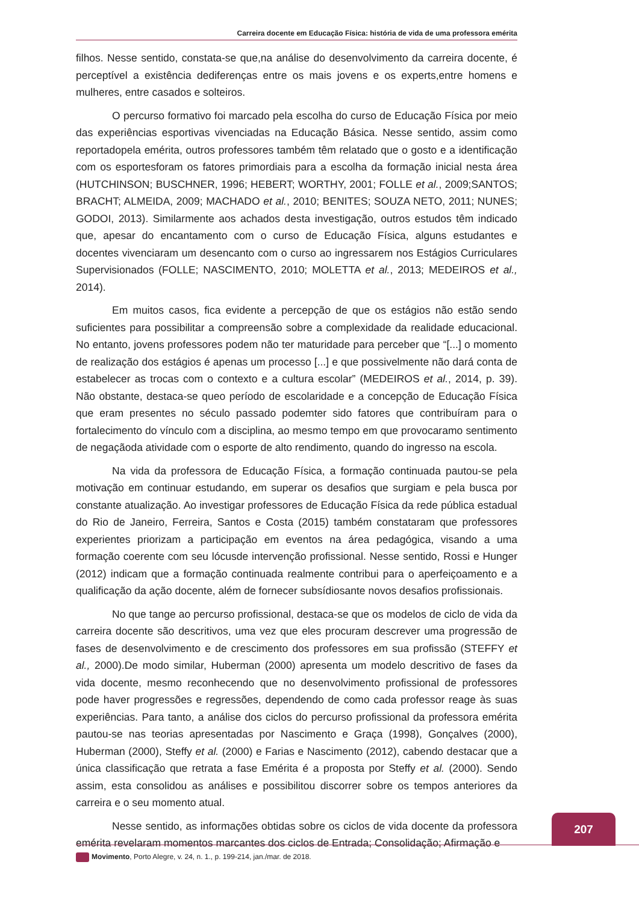Carreira docente em Educação Física: história de vida de uma professora emérita
filhos. Nesse sentido, constata-se que,na análise do desenvolvimento da carreira docente, é perceptível a existência dediferenças entre os mais jovens e os experts,entre homens e mulheres, entre casados e solteiros.
O percurso formativo foi marcado pela escolha do curso de Educação Física por meio das experiências esportivas vivenciadas na Educação Básica. Nesse sentido, assim como reportadopela emérita, outros professores também têm relatado que o gosto e a identificação com os esportesforam os fatores primordiais para a escolha da formação inicial nesta área (HUTCHINSON; BUSCHNER, 1996; HEBERT; WORTHY, 2001; FOLLE et al., 2009;SANTOS; BRACHT; ALMEIDA, 2009; MACHADO et al., 2010; BENITES; SOUZA NETO, 2011; NUNES; GODOI, 2013). Similarmente aos achados desta investigação, outros estudos têm indicado que, apesar do encantamento com o curso de Educação Física, alguns estudantes e docentes vivenciaram um desencanto com o curso ao ingressarem nos Estágios Curriculares Supervisionados (FOLLE; NASCIMENTO, 2010; MOLETTA et al., 2013; MEDEIROS et al., 2014).
Em muitos casos, fica evidente a percepção de que os estágios não estão sendo suficientes para possibilitar a compreensão sobre a complexidade da realidade educacional. No entanto, jovens professores podem não ter maturidade para perceber que “[...] o momento de realização dos estágios é apenas um processo [...] e que possivelmente não dará conta de estabelecer as trocas com o contexto e a cultura escolar” (MEDEIROS et al., 2014, p. 39). Não obstante, destaca-se queo período de escolaridade e a concepção de Educação Física que eram presentes no século passado podemter sido fatores que contribuíram para o fortalecimento do vínculo com a disciplina, ao mesmo tempo em que provocaramo sentimento de negaçãoda atividade com o esporte de alto rendimento, quando do ingresso na escola.
Na vida da professora de Educação Física, a formação continuada pautou-se pela motivação em continuar estudando, em superar os desafios que surgiam e pela busca por constante atualização. Ao investigar professores de Educação Física da rede pública estadual do Rio de Janeiro, Ferreira, Santos e Costa (2015) também constataram que professores experientes priorizam a participação em eventos na área pedagógica, visando a uma formação coerente com seu lócusde intervenção profissional. Nesse sentido, Rossi e Hunger (2012) indicam que a formação continuada realmente contribui para o aperfeiçoamento e a qualificação da ação docente, além de fornecer subsídiosante novos desafios profissionais.
No que tange ao percurso profissional, destaca-se que os modelos de ciclo de vida da carreira docente são descritivos, uma vez que eles procuram descrever uma progressão de fases de desenvolvimento e de crescimento dos professores em sua profissão (STEFFY et al., 2000).De modo similar, Huberman (2000) apresenta um modelo descritivo de fases da vida docente, mesmo reconhecendo que no desenvolvimento profissional de professores pode haver progressões e regressões, dependendo de como cada professor reage às suas experiências. Para tanto, a análise dos ciclos do percurso profissional da professora emérita pautou-se nas teorias apresentadas por Nascimento e Graça (1998), Gonçalves (2000), Huberman (2000), Steffy et al. (2000) e Farias e Nascimento (2012), cabendo destacar que a única classificação que retrata a fase Emérita é a proposta por Steffy et al. (2000). Sendo assim, esta consolidou as análises e possibilitou discorrer sobre os tempos anteriores da carreira e o seu momento atual.
Nesse sentido, as informações obtidas sobre os ciclos de vida docente da professora emérita revelaram momentos marcantes dos ciclos de Entrada; Consolidação; Afirmação e
207
Movimento, Porto Alegre, v. 24, n. 1., p. 199-214, jan./mar. de 2018.